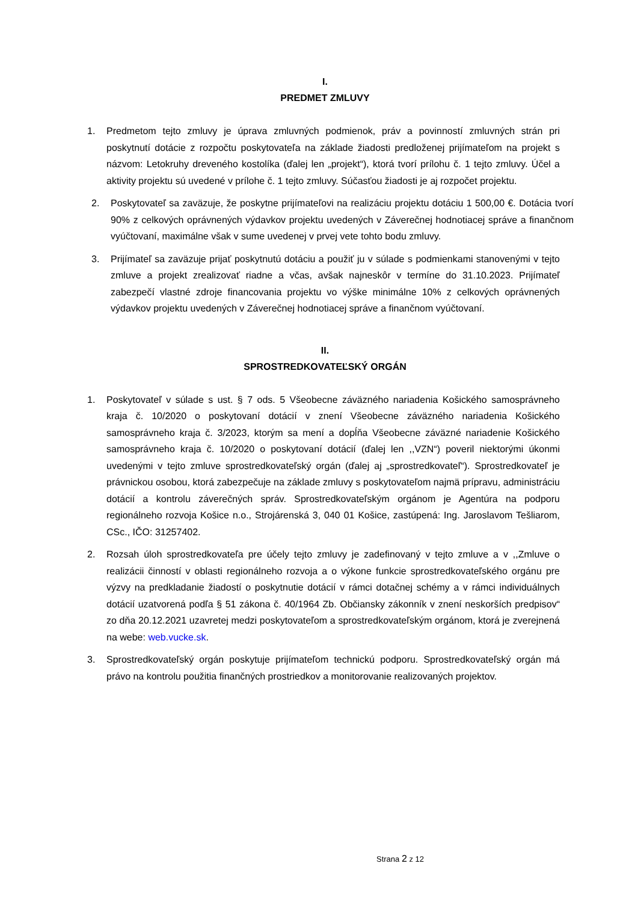I.
PREDMET ZMLUVY
1. Predmetom tejto zmluvy je úprava zmluvných podmienok, práv a povinností zmluvných strán pri poskytnutí dotácie z rozpočtu poskytovateľa na základe žiadosti predloženej prijímateľom na projekt s názvom: Letokruhy dreveného kostolíka (ďalej len „projekt“), ktorá tvorí prílohu č. 1 tejto zmluvy. Účel a aktivity projektu sú uvedené v prílohe č. 1 tejto zmluvy. Súčasťou žiadosti je aj rozpočet projektu.
2. Poskytovateľ sa zaväzuje, že poskytne prijímateľovi na realizáciu projektu dotáciu 1 500,00 €. Dotácia tvorí 90% z celkových oprávnených výdavkov projektu uvedených v Záverečnej hodnotiacej správe a finančnom vyúčtovaní, maximálne však v sume uvedenej v prvej vete tohto bodu zmluvy.
3. Prijímateľ sa zaväzuje prijať poskytnutú dotáciu a použiť ju v súlade s podmienkami stanovenými v tejto zmluve a projekt zrealizovať riadne a včas, avšak najneskôr v termíne do 31.10.2023. Prijímateľ zabezpečí vlastné zdroje financovania projektu vo výške minimálne 10% z celkových oprávnených výdavkov projektu uvedených v Záverečnej hodnotiacej správe a finančnom vyúčtovaní.
II.
SPROSTREDKOVATEĽSKÝ ORGÁN
1. Poskytovateľ v súlade s ust. § 7 ods. 5 Všeobecne záväzného nariadenia Košického samosprávneho kraja č. 10/2020 o poskytovaní dotácií v znení Všeobecne záväzného nariadenia Košického samosprávneho kraja č. 3/2023, ktorým sa mení a dopĺňa Všeobecne záväzné nariadenie Košického samosprávneho kraja č. 10/2020 o poskytovaní dotácií (ďalej len ,,VZN“) poveril niektorými úkonmi uvedenými v tejto zmluve sprostredkovateľský orgán (ďalej aj „sprostredkovateľ“). Sprostredkovateľ je právnickou osobou, ktorá zabezpečuje na základe zmluvy s poskytovateľom najmä prípravu, administráciu dotácií a kontrolu záverečných správ. Sprostredkovateľským orgánom je Agentúra na podporu regionálneho rozvoja Košice n.o., Strojárenská 3, 040 01 Košice, zastúpená: Ing. Jaroslavom Tešliarom, CSc., IČO: 31257402.
2. Rozsah úloh sprostredkovateľa pre účely tejto zmluvy je zadefinovaný v tejto zmluve a v ,,Zmluve o realizácii činností v oblasti regionálneho rozvoja a o výkone funkcie sprostredkovateľského orgánu pre výzvy na predkladanie žiadostí o poskytnutie dotácií v rámci dotačnej schémy a v rámci individuálnych dotácií uzatvorená podľa § 51 zákona č. 40/1964 Zb. Občiansky zákonník v znení neskorších predpisov“ zo dňa 20.12.2021 uzavretej medzi poskytovateľom a sprostredkovateľským orgánom, ktorá je zverejnená na webe: web.vucke.sk.
3. Sprostredkovateľský orgán poskytuje prijímateľom technickú podporu. Sprostredkovateľský orgán má právo na kontrolu použitia finančných prostriedkov a monitorovanie realizovaných projektov.
Strana 2 z 12